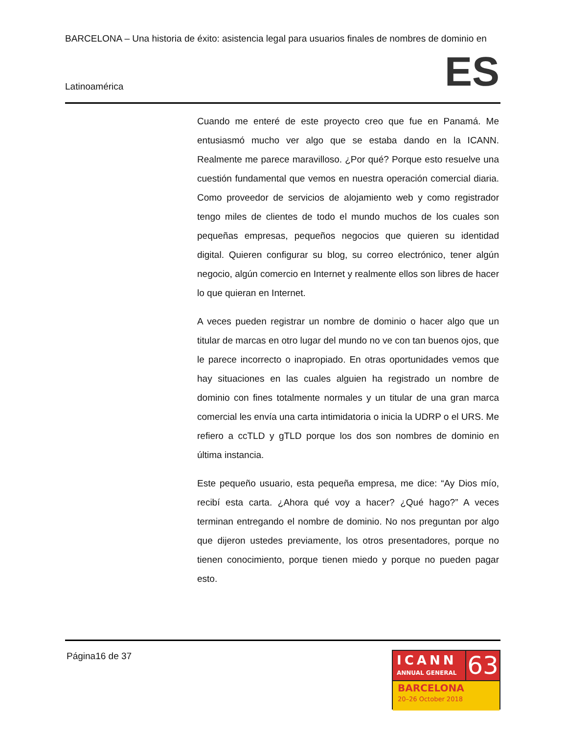BARCELONA – Una historia de éxito: asistencia legal para usuarios finales de nombres de dominio en
Latinoamérica ES
Cuando me enteré de este proyecto creo que fue en Panamá. Me entusiasmó mucho ver algo que se estaba dando en la ICANN. Realmente me parece maravilloso. ¿Por qué? Porque esto resuelve una cuestión fundamental que vemos en nuestra operación comercial diaria. Como proveedor de servicios de alojamiento web y como registrador tengo miles de clientes de todo el mundo muchos de los cuales son pequeñas empresas, pequeños negocios que quieren su identidad digital. Quieren configurar su blog, su correo electrónico, tener algún negocio, algún comercio en Internet y realmente ellos son libres de hacer lo que quieran en Internet.
A veces pueden registrar un nombre de dominio o hacer algo que un titular de marcas en otro lugar del mundo no ve con tan buenos ojos, que le parece incorrecto o inapropiado. En otras oportunidades vemos que hay situaciones en las cuales alguien ha registrado un nombre de dominio con fines totalmente normales y un titular de una gran marca comercial les envía una carta intimidatoria o inicia la UDRP o el URS. Me refiero a ccTLD y gTLD porque los dos son nombres de dominio en última instancia.
Este pequeño usuario, esta pequeña empresa, me dice: “Ay Dios mío, recibí esta carta. ¿Ahora qué voy a hacer? ¿Qué hago?” A veces terminan entregando el nombre de dominio. No nos preguntan por algo que dijeron ustedes previamente, los otros presentadores, porque no tienen conocimiento, porque tienen miedo y porque no pueden pagar esto.
Página16 de 37
ICANN
ANNUAL GENERAL
63
BARCELONA
20–26 October 2018